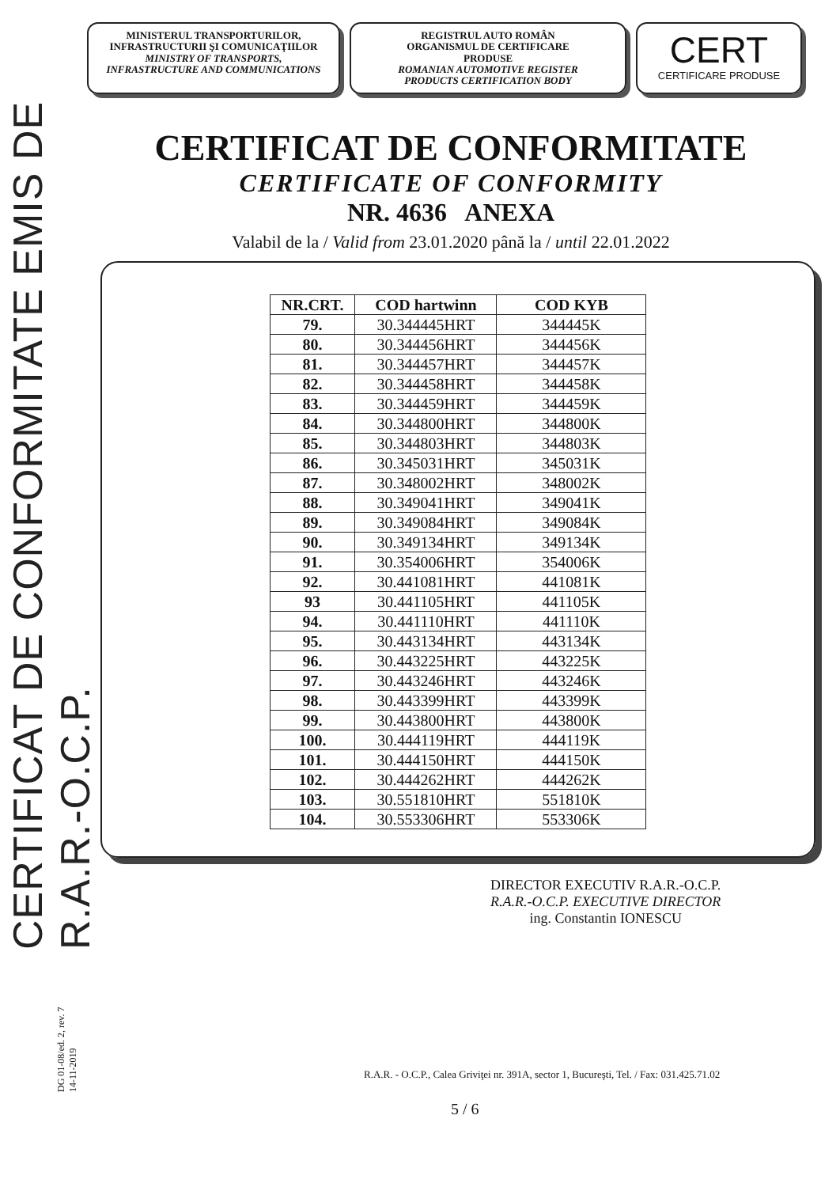CERTIFICAT DE CONFORMITATE EMIS DE R.A.R.-O.C.P.
MINISTERUL TRANSPORTURILOR,
INFRASTRUCTURII ŞI COMUNICAŢIILOR
MINISTRY OF TRANSPORTS,
INFRASTRUCTURE AND COMMUNICATIONS
REGISTRUL AUTO ROMÂN
ORGANISMUL DE CERTIFICARE
PRODUSE
ROMANIAN AUTOMOTIVE REGISTER
PRODUCTS CERTIFICATION BODY
CERT
CERTIFICARE PRODUSE
CERTIFICAT DE CONFORMITATE
CERTIFICATE OF CONFORMITY
NR. 4636 ANEXA
Valabil de la / Valid from 23.01.2020 până la / until 22.01.2022
| NR.CRT. | COD hartwinn | COD KYB |
| --- | --- | --- |
| 79. | 30.344445HRT | 344445K |
| 80. | 30.344456HRT | 344456K |
| 81. | 30.344457HRT | 344457K |
| 82. | 30.344458HRT | 344458K |
| 83. | 30.344459HRT | 344459K |
| 84. | 30.344800HRT | 344800K |
| 85. | 30.344803HRT | 344803K |
| 86. | 30.345031HRT | 345031K |
| 87. | 30.348002HRT | 348002K |
| 88. | 30.349041HRT | 349041K |
| 89. | 30.349084HRT | 349084K |
| 90. | 30.349134HRT | 349134K |
| 91. | 30.354006HRT | 354006K |
| 92. | 30.441081HRT | 441081K |
| 93 | 30.441105HRT | 441105K |
| 94. | 30.441110HRT | 441110K |
| 95. | 30.443134HRT | 443134K |
| 96. | 30.443225HRT | 443225K |
| 97. | 30.443246HRT | 443246K |
| 98. | 30.443399HRT | 443399K |
| 99. | 30.443800HRT | 443800K |
| 100. | 30.444119HRT | 444119K |
| 101. | 30.444150HRT | 444150K |
| 102. | 30.444262HRT | 444262K |
| 103. | 30.551810HRT | 551810K |
| 104. | 30.553306HRT | 553306K |
DIRECTOR EXECUTIV R.A.R.-O.C.P.
R.A.R.-O.C.P. EXECUTIVE DIRECTOR
ing. Constantin IONESCU
DG 01-08/ed. 2, rev. 7
14-11-2019
R.A.R. - O.C.P., Calea Griviţei nr. 391A, sector 1, Bucureşti, Tel. / Fax: 031.425.71.02
5 / 6